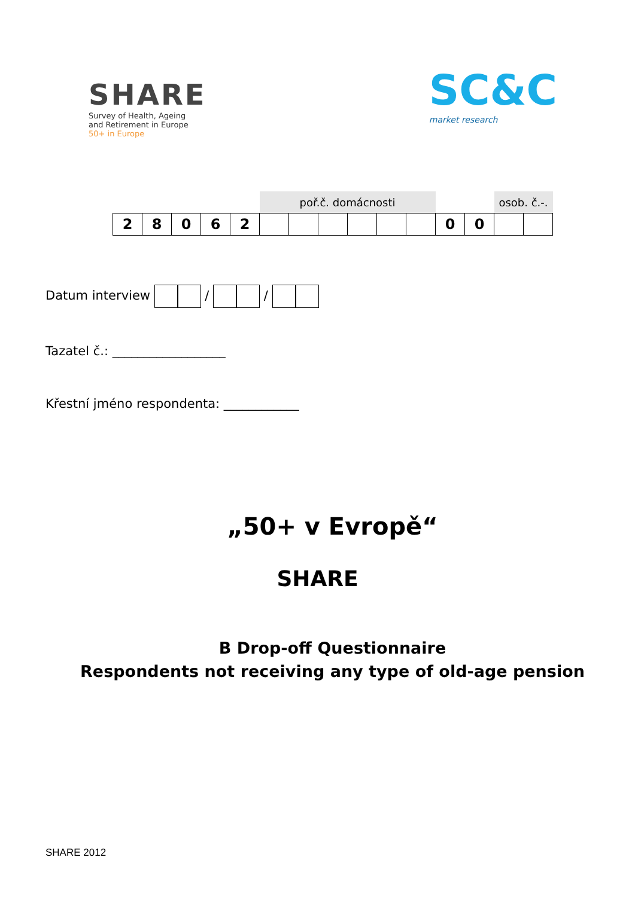SHARE
Survey of Health, Ageing
and Retirement in Europe
50+ in Europe
SC&C
market research
| | | | | | poř.č. domácnosti | | | | | | | | osob. č.-. | |
| 2 | 8 | 0 | 6 | 2 | | | | | | | 0 | 0 | | |
Datum interview / /
Tazatel č.: __________________
Křestní jméno respondenta: ____________
„50+ v Evropě“
SHARE
B Drop-off Questionnaire
Respondents not receiving any type of old-age pension
SHARE 2012